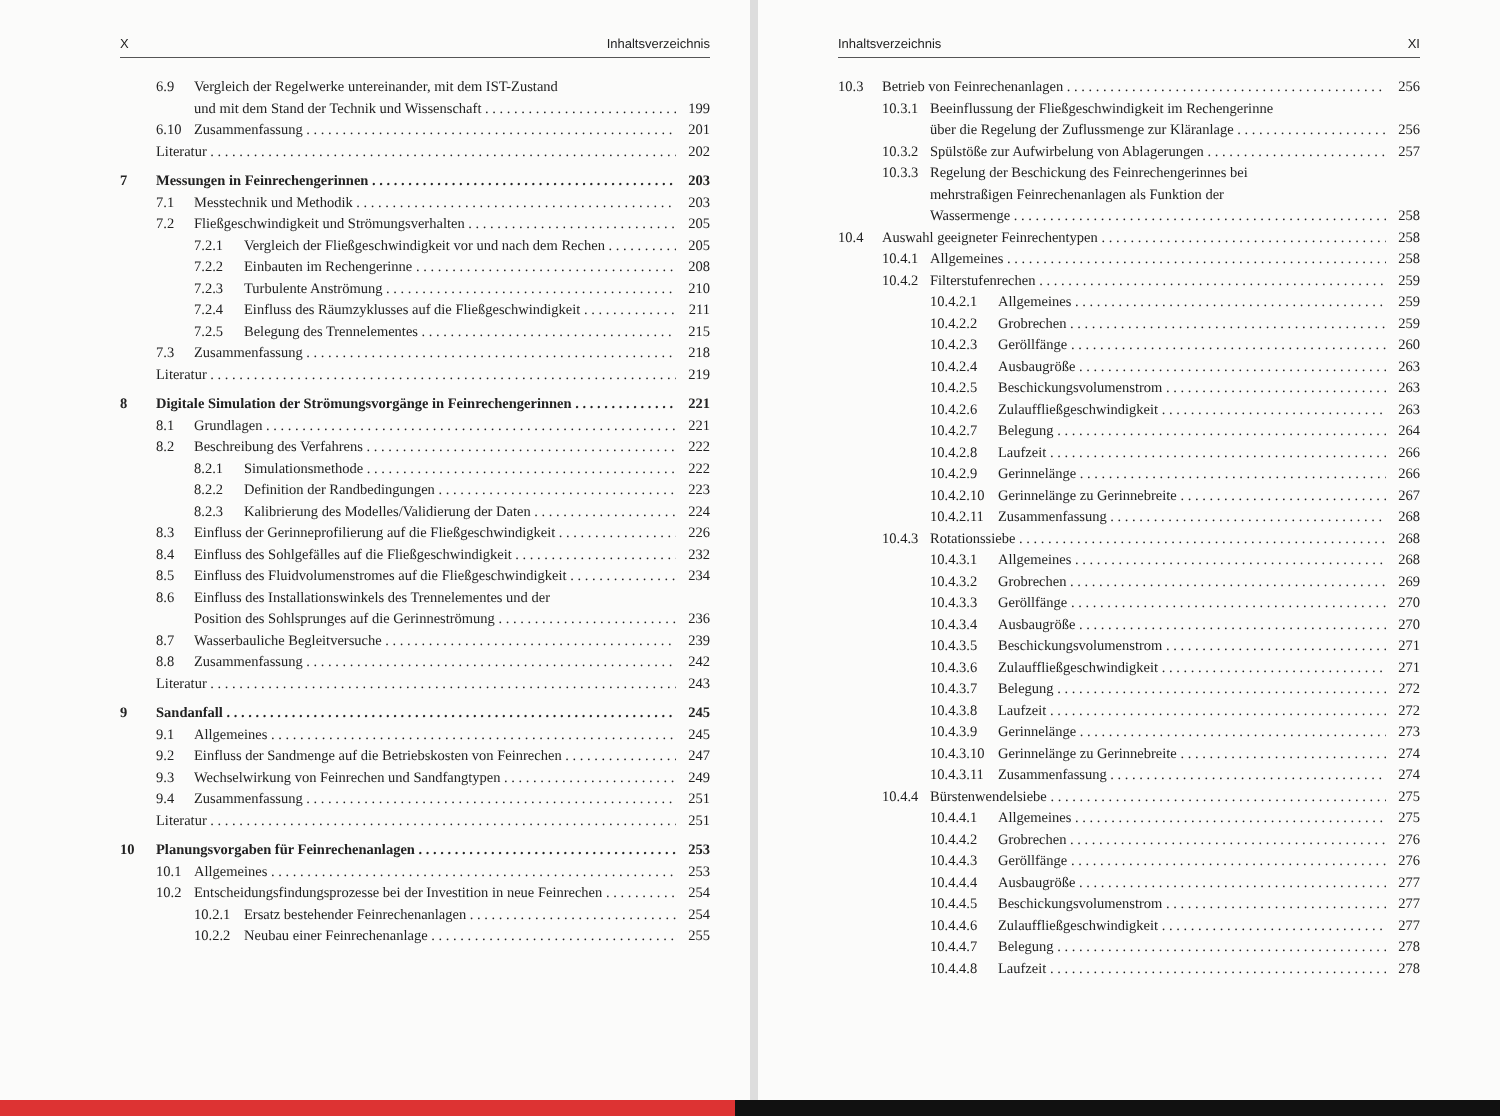X Inhaltsverzeichnis
6.9 Vergleich der Regelwerke untereinander, mit dem IST-Zustand
und mit dem Stand der Technik und Wissenschaft 199
6.10 Zusammenfassung 201
Literatur 202
7 Messungen in Feinrechengerinnen 203
7.1 Messtechnik und Methodik 203
7.2 Fließgeschwindigkeit und Strömungsverhalten 205
7.2.1 Vergleich der Fließgeschwindigkeit vor und nach dem Rechen 205
7.2.2 Einbauten im Rechengerinne 208
7.2.3 Turbulente Anströmung 210
7.2.4 Einfluss des Räumzyklusses auf die Fließgeschwindigkeit 211
7.2.5 Belegung des Trennelementes 215
7.3 Zusammenfassung 218
Literatur 219
8 Digitale Simulation der Strömungsvorgänge in Feinrechengerinnen 221
8.1 Grundlagen 221
8.2 Beschreibung des Verfahrens 222
8.2.1 Simulationsmethode 222
8.2.2 Definition der Randbedingungen 223
8.2.3 Kalibrierung des Modelles/Validierung der Daten 224
8.3 Einfluss der Gerinneprofilierung auf die Fließgeschwindigkeit 226
8.4 Einfluss des Sohlgefälles auf die Fließgeschwindigkeit 232
8.5 Einfluss des Fluidvolumenstromes auf die Fließgeschwindigkeit 234
8.6 Einfluss des Installationswinkels des Trennelementes und der
Position des Sohlsprunges auf die Gerinneströmung 236
8.7 Wasserbauliche Begleitversuche 239
8.8 Zusammenfassung 242
Literatur 243
9 Sandanfall 245
9.1 Allgemeines 245
9.2 Einfluss der Sandmenge auf die Betriebskosten von Feinrechen 247
9.3 Wechselwirkung von Feinrechen und Sandfangtypen 249
9.4 Zusammenfassung 251
Literatur 251
10 Planungsvorgaben für Feinrechenanlagen 253
10.1 Allgemeines 253
10.2 Entscheidungsfindungsprozesse bei der Investition in neue Feinrechen 254
10.2.1 Ersatz bestehender Feinrechenanlagen 254
10.2.2 Neubau einer Feinrechenanlage 255
Inhaltsverzeichnis XI
10.3 Betrieb von Feinrechenanlagen 256
10.3.1 Beeinflussung der Fließgeschwindigkeit im Rechengerinne
über die Regelung der Zuflussmenge zur Kläranlage 256
10.3.2 Spülstöße zur Aufwirbelung von Ablagerungen 257
10.3.3 Regelung der Beschickung des Feinrechengerinnes bei
mehrstraßigen Feinrechenanlagen als Funktion der
Wassermenge 258
10.4 Auswahl geeigneter Feinrechentypen 258
10.4.1 Allgemeines 258
10.4.2 Filterstufenrechen 259
10.4.2.1 Allgemeines 259
10.4.2.2 Grobrechen 259
10.4.2.3 Geröllfänge 260
10.4.2.4 Ausbaugröße 263
10.4.2.5 Beschickungsvolumenstrom 263
10.4.2.6 Zulauffließgeschwindigkeit 263
10.4.2.7 Belegung 264
10.4.2.8 Laufzeit 266
10.4.2.9 Gerinnelänge 266
10.4.2.10 Gerinnelänge zu Gerinnebreite 267
10.4.2.11 Zusammenfassung 268
10.4.3 Rotationssiebe 268
10.4.3.1 Allgemeines 268
10.4.3.2 Grobrechen 269
10.4.3.3 Geröllfänge 270
10.4.3.4 Ausbaugröße 270
10.4.3.5 Beschickungsvolumenstrom 271
10.4.3.6 Zulauffließgeschwindigkeit 271
10.4.3.7 Belegung 272
10.4.3.8 Laufzeit 272
10.4.3.9 Gerinnelänge 273
10.4.3.10 Gerinnelänge zu Gerinnebreite 274
10.4.3.11 Zusammenfassung 274
10.4.4 Bürstenwendelsiebe 275
10.4.4.1 Allgemeines 275
10.4.4.2 Grobrechen 276
10.4.4.3 Geröllfänge 276
10.4.4.4 Ausbaugröße 277
10.4.4.5 Beschickungsvolumenstrom 277
10.4.4.6 Zulauffließgeschwindigkeit 277
10.4.4.7 Belegung 278
10.4.4.8 Laufzeit 278